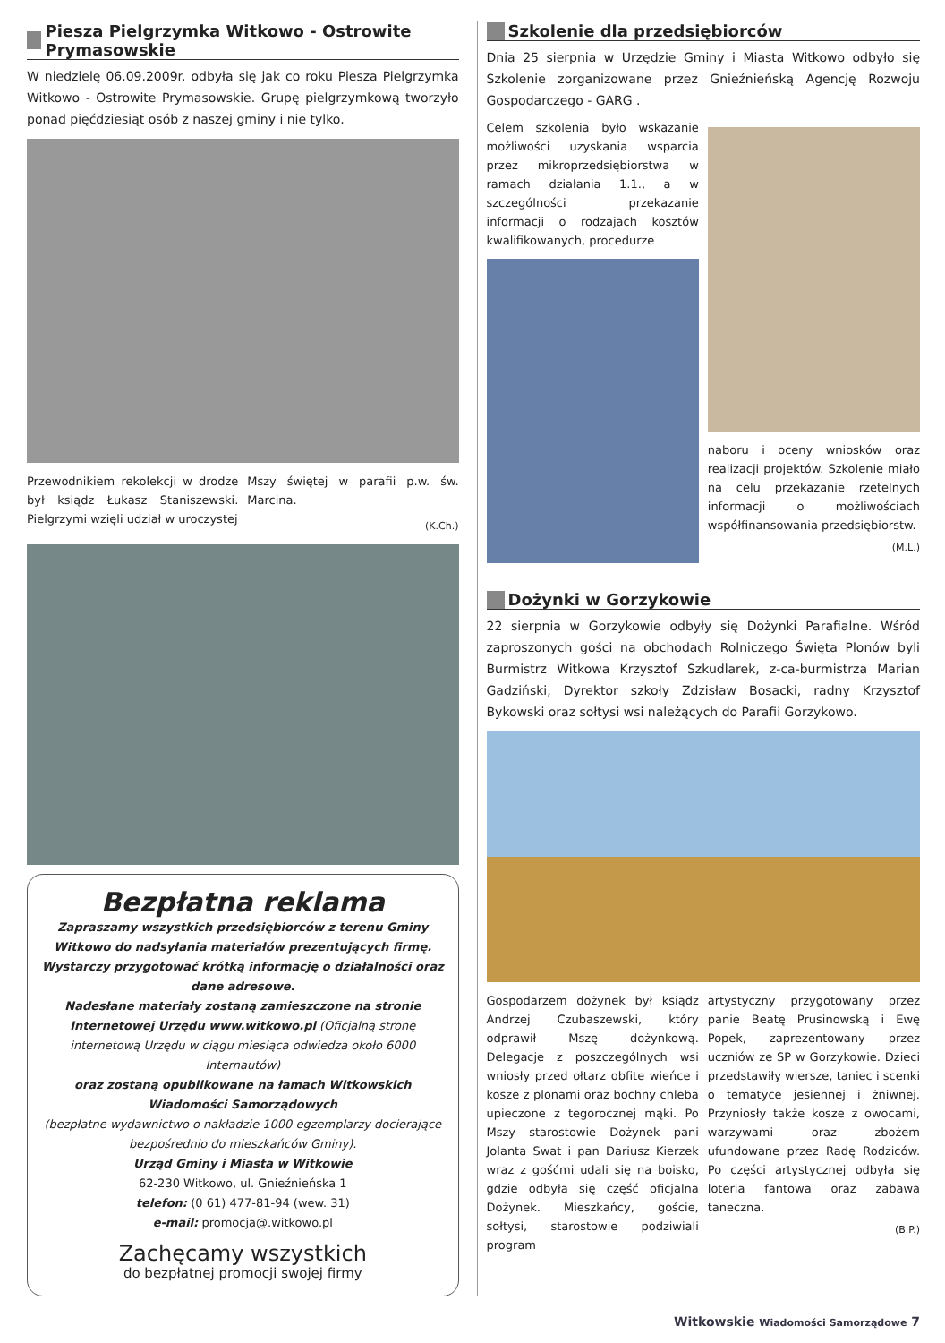Piesza Pielgrzymka Witkowo - Ostrowite Prymasowskie
W niedzielę 06.09.2009r. odbyła się jak co roku Piesza Pielgrzymka Witkowo - Ostrowite Prymasowskie. Grupę pielgrzymkową tworzyło ponad pięćdziesiąt osób z naszej gminy i nie tylko.
Przewodnikiem rekolekcji w drodze był ksiądz Łukasz Staniszewski. Pielgrzymi wzięli udział w uroczystej
Mszy świętej w parafii p.w. św. Marcina.
(K.Ch.)
Bezpłatna reklama
Zapraszamy wszystkich przedsiębiorców z terenu Gminy Witkowo do nadsyłania materiałów prezentujących firmę.
Wystarczy przygotować krótką informację o działalności oraz dane adresowe.
Nadesłane materiały zostaną zamieszczone na stronie Internetowej Urzędu www.witkowo.pl (Oficjalną stronę internetową Urzędu w ciągu miesiąca odwiedza około 6000 Internautów)
oraz zostaną opublikowane na łamach Witkowskich Wiadomości Samorządowych
(bezpłatne wydawnictwo o nakładzie 1000 egzemplarzy docierające bezpośrednio do mieszkańców Gminy).
Urząd Gminy i Miasta w Witkowie
62-230 Witkowo, ul. Gnieźnieńska 1
telefon: (0 61) 477-81-94 (wew. 31)
e-mail: promocja@.witkowo.pl
Zachęcamy wszystkich
do bezpłatnej promocji swojej firmy
Szkolenie dla przedsiębiorców
Dnia 25 sierpnia w Urzędzie Gminy i Miasta Witkowo odbyło się Szkolenie zorganizowane przez Gnieźnieńską Agencję Rozwoju Gospodarczego - GARG .
Celem szkolenia było wskazanie możliwości uzyskania wsparcia przez mikroprzedsiębiorstwa w ramach działania 1.1., a w szczególności przekazanie informacji o rodzajach kosztów kwalifikowanych, procedurze
naboru i oceny wniosków oraz realizacji projektów. Szkolenie miało na celu przekazanie rzetelnych informacji o możliwościach współfinansowania przedsiębiorstw.
(M.L.)
Dożynki w Gorzykowie
22 sierpnia w Gorzykowie odbyły się Dożynki Parafialne. Wśród zaproszonych gości na obchodach Rolniczego Święta Plonów byli Burmistrz Witkowa Krzysztof Szkudlarek, z-ca-burmistrza Marian Gadziński, Dyrektor szkoły Zdzisław Bosacki, radny Krzysztof Bykowski oraz sołtysi wsi należących do Parafii Gorzykowo.
Gospodarzem dożynek był ksiądz Andrzej Czubaszewski, który odprawił Mszę dożynkową. Delegacje z poszczególnych wsi wniosły przed ołtarz obfite wieńce i kosze z plonami oraz bochny chleba upieczone z tegorocznej mąki. Po Mszy starostowie Dożynek pani Jolanta Swat i pan Dariusz Kierzek wraz z gośćmi udali się na boisko, gdzie odbyła się część oficjalna Dożynek. Mieszkańcy, goście, sołtysi, starostowie podziwiali program
artystyczny przygotowany przez panie Beatę Prusinowską i Ewę Popek, zaprezentowany przez uczniów ze SP w Gorzykowie. Dzieci przedstawiły wiersze, taniec i scenki o tematyce jesiennej i żniwnej. Przyniosły także kosze z owocami, warzywami oraz zbożem ufundowane przez Radę Rodziców. Po części artystycznej odbyła się loteria fantowa oraz zabawa taneczna.
(B.P.)
Witkowskie Wiadomości Samorządowe 7